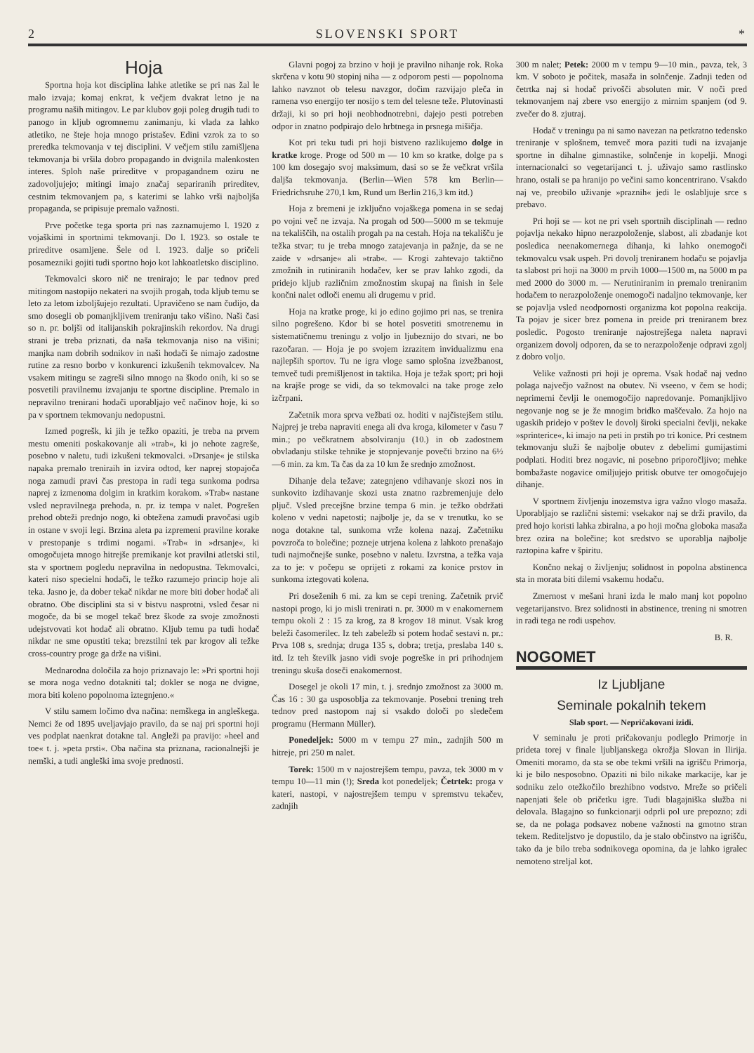2 SLOVENSKI SPORT *
Hoja
Sportna hoja kot disciplina lahke atletike se pri nas žal le malo izvaja; komaj enkrat, k večjem dvakrat letno je na programu naših mitingov. Le par klubov goji poleg drugih tudi to panogo in kljub ogromnemu zanimanju, ki vlada za lahko atletiko, ne šteje hoja mnogo pristašev. Edini vzrok za to so preredka tekmovanja v tej disciplini. V večjem stilu zamišljena tekmovanja bi vršila dobro propagando in dvignila malenkosten interes. Sploh naše prireditve v propagandnem oziru ne zadovoljujejo; mitingi imajo značaj separiranih prireditev, cestnim tekmovanjem pa, s katerimi se lahko vrši najboljša propaganda, se pripisuje premalo važnosti.
Prve početke tega sporta pri nas zaznamujemo l. 1920 z vojaškimi in sportnimi tekmovanji. Do l. 1923. so ostale te prireditve osamljene. Šele od l. 1923. dalje so pričeli posamezniki gojiti tudi sportno hojo kot lahkoatletsko disciplino.
Tekmovalci skoro nič ne trenirajo; le par tednov pred mitingom nastopijo nekateri na svojih progah, toda kljub temu se leto za letom izboljšujejo rezultati. Upravičeno se nam čudijo, da smo dosegli ob pomanjkljivem treniranju tako višino. Naši časi so n. pr. boljši od italijanskih pokrajinskih rekordov. Na drugi strani je treba priznati, da naša tekmovanja niso na višini; manjka nam dobrih sodnikov in naši hodači še nimajo zadostne rutine za resno borbo v konkurenci izkušenih tekmovalcev. Na vsakem mitingu se zagreši silno mnogo na škodo onih, ki so se posvetili pravilnemu izvajanju te sportne discipline. Premalo in nepravilno trenirani hodači uporabljajo več načinov hoje, ki so pa v sportnem tekmovanju nedopustni.
Izmed pogrešk, ki jih je težko opaziti, je treba na prvem mestu omeniti poskakovanje ali »trab«, ki jo nehote zagreše, posebno v naletu, tudi izkušeni tekmovalci. »Drsanje« je stilska napaka premalo treniraih in izvira odtod, ker naprej stopajoča noga zamudi pravi čas prestopa in radi tega sunkoma podrsa naprej z izmenoma dolgim in kratkim korakom. »Trab« nastane vsled nepravilnega prehoda, n. pr. iz tempa v nalet. Pogrešen prehod obteži prednjo nogo, ki obtežena zamudi pravočasi ugib in ostane v svoji legi. Brzina aleta pa izpremeni pravilne korake v prestopanje s trdimi nogami. »Trab« in »drsanje«, ki omogočujeta mnogo hitrejše premikanje kot pravilni atletski stil, sta v sportnem pogledu nepravilna in nedopustna. Tekmovalci, kateri niso specielni hodači, le težko razumejo princip hoje ali teka. Jasno je, da dober tekač nikdar ne more biti dober hodač ali obratno. Obe disciplini sta si v bistvu nasprotni, vsled česar ni mogoče, da bi se mogel tekač brez škode za svoje zmožnosti udejstvovati kot hodač ali obratno. Kljub temu pa tudi hodač nikdar ne sme opustiti teka; brezstilni tek par krogov ali težke cross-country proge ga drže na višini.
Mednarodna določila za hojo priznavajo le: »Pri sportni hoji se mora noga vedno dotakniti tal; dokler se noga ne dvigne, mora biti koleno popolnoma iztegnjeno.«
V stilu samem ločimo dva načina: nemškega in angleškega. Nemci že od 1895 uveljavjajo pravilo, da se naj pri sportni hoji ves podplat naenkrat dotakne tal. Angleži pa pravijo: »heel and toe« t. j. »peta prsti«. Oba načina sta priznana, racionalnejši je nemški, a tudi angleški ima svoje prednosti.
Glavni pogoj za brzino v hoji je pravilno nihanje rok. Roka skrčena v kotu 90 stopinj niha — z odporom pesti — popolnoma lahko navznot ob telesu navzgor, dočim razvijajo pleča in ramena vso energijo ter nosijo s tem del telesne teže. Plutovinasti držaji, ki so pri hoji neobhodnotrebni, dajejo pesti potreben odpor in znatno podpirajo delo hrbtnega in prsnega mišičja.
Kot pri teku tudi pri hoji bistveno razlikujemo dolge in kratke kroge. Proge od 500 m — 10 km so kratke, dolge pa s 100 km dosegajo svoj maksimum, dasi so se že večkrat vršila daljša tekmovanja. (Berlin—Wien 578 km Berlin—Friedrichsruhe 270,1 km, Rund um Berlin 216,3 km itd.)
Hoja z bremeni je izključno vojaškega pomena in se sedaj po vojni več ne izvaja. Na progah od 500—5000 m se tekmuje na tekališčih, na ostalih progah pa na cestah. Hoja na tekališču je težka stvar; tu je treba mnogo zatajevanja in pažnje, da se ne zaide v »drsanje« ali »trab«. — Krogi zahtevajo taktično zmožnih in rutiniranih hodačev, ker se prav lahko zgodi, da pridejo kljub različnim zmožnostim skupaj na finish in šele končni nalet odloči enemu ali drugemu v prid.
Hoja na kratke proge, ki jo edino gojimo pri nas, se trenira silno pogrešeno. Kdor bi se hotel posvetiti smotrenemu in sistematičnemu treningu z voljo in ljubeznijo do stvari, ne bo razočaran. — Hoja je po svojem izrazitem invidualizmu ena najlepših sportov. Tu ne igra vloge samo splošna izvežbanost, temveč tudi premišljenost in taktika. Hoja je težak sport; pri hoji na krajše proge se vidi, da so tekmovalci na take proge zelo izčrpani.
Začetnik mora sprva vežbati oz. hoditi v najčistejšem stilu. Najprej je treba napraviti enega ali dva kroga, kilometer v času 7 min.; po večkratnem absolviranju (10.) in ob zadostnem obvladanju stilske tehnike je stopnjevanje povečti brzino na 6½—6 min. za km. Ta čas da za 10 km že srednjo zmožnost.
Dihanje dela težave; zategnjeno vdihavanje skozi nos in sunkovito izdihavanje skozi usta znatno razbremenjuje delo pljuč. Vsled precejšne brzine tempa 6 min. je težko obdržati koleno v vedni napetosti; najbolje je, da se v trenutku, ko se noga dotakne tal, sunkoma vrže kolena nazaj. Začetniku povzroča to bolečine; pozneje utrjena kolena z lahkoto prenašajo tudi najmočnejše sunke, posebno v naletu. Izvrstna, a težka vaja za to je: v počepu se oprijeti z rokami za konice prstov in sunkoma iztegovati kolena.
Pri doseženih 6 mi. za km se cepi trening. Začetnik prvič nastopi progo, ki jo misli trenirati n. pr. 3000 m v enakomernem tempu okoli 2 : 15 za krog, za 8 krogov 18 minut. Vsak krog beleži časomerilec. Iz teh zabeležb si potem hodač sestavi n. pr.: Prva 108 s, srednja; druga 135 s, dobra; tretja, preslaba 140 s. itd. Iz teh številk jasno vidi svoje pogreške in pri prihodnjem treningu skuša doseči enakomernost.
Dosegel je okoli 17 min, t. j. srednjo zmožnost za 3000 m. Čas 16 : 30 ga usposoblja za tekmovanje. Posebni trening treh tednov pred nastopom naj si vsakdo določi po sledečem programu (Hermann Müller).
Ponedeljek: 5000 m v tempu 27 min., zadnjih 500 m hitreje, pri 250 m nalet.
Torek: 1500 m v najostrejšem tempu, pavza, tek 3000 m v tempu 10—11 min (!); Sreda kot ponedeljek; Četrtek: proga v kateri, nastopi, v najostrejšem tempu v spremstvu tekačev, zadnjih
300 m nalet; Petek: 2000 m v tempu 9—10 min., pavza, tek, 3 km. V soboto je počitek, masaža in solnčenje. Zadnji teden od četrtka naj si hodač privošči absoluten mir. V noči pred tekmovanjem naj zbere vso energijo z mirnim spanjem (od 9. zvečer do 8. zjutraj.
Hodač v treningu pa ni samo navezan na petkratno tedensko treniranje v splošnem, temveč mora paziti tudi na izvajanje sportne in dihalne gimnastike, solnčenje in kopelji. Mnogi internacionalci so vegetarijanci t. j. uživajo samo rastlinsko hrano, ostali se pa hranijo po večini samo koncentrirano. Vsakdo naj ve, preobilo uživanje »praznih« jedi le oslabljuje srce s prebavo.
Pri hoji se — kot ne pri vseh sportnih disciplinah — redno pojavlja nekako hipno nerazpoloženje, slabost, ali zbadanje kot posledica neenakomernega dihanja, ki lahko onemogoči tekmovalcu vsak uspeh. Pri dovolj treniranem hodaču se pojavlja ta slabost pri hoji na 3000 m prvih 1000—1500 m, na 5000 m pa med 2000 do 3000 m. — Nerutiniranim in premalo treniranim hodačem to nerazpoloženje onemogoči nadaljno tekmovanje, ker se pojavlja vsled neodpornosti organizma kot popolna reakcija. Ta pojav je sicer brez pomena in preide pri treniranem brez posledic. Pogosto treniranje najostrejšega naleta napravi organizem dovolj odporen, da se to nerazpoloženje odpravi zgolj z dobro voljo.
Velike važnosti pri hoji je oprema. Vsak hodač naj vedno polaga največjo važnost na obutev. Ni vseeno, v čem se hodi; neprimerni čevlji le onemogočijo napredovanje. Pomanjkljivo negovanje nog se je že mnogim bridko maščevalo. Za hojo na ugaskih pridejo v poštev le dovolj široki specialni čevlji, nekake »sprinterice«, ki imajo na peti in prstih po tri konice. Pri cestnem tekmovanju služi še najbolje obutev z debelimi gumijastimi podplati. Hoditi brez nogavic, ni posebno priporočljivo; mehke bombažaste nogavice omiljujejo pritisk obutve ter omogočujejo dihanje.
V sportnem življenju inozemstva igra važno vlogo masaža. Uporabljajo se različni sistemi: vsekakor naj se drži pravilo, da pred hojo koristi lahka zbiralna, a po hoji močna globoka masaža brez ozira na bolečine; kot sredstvo se uporablja najbolje raztopina kafre v špiritu.
Končno nekaj o življenju; solidnost in popolna abstinenca sta in morata biti dilemi vsakemu hodaču.
Zmernost v mešani hrani izda le malo manj kot popolno vegetarijanstvo. Brez solidnosti in abstinence, trening ni smotren in radi tega ne rodi uspehov.
B. R.
NOGOMET
Iz Ljubljane
Seminale pokalnih tekem
Slab sport. — Nepričakovani izidi.
V seminalu je proti pričakovanju podleglo Primorje in prideta torej v finale ljubljanskega okrožja Slovan in Ilirija. Omeniti moramo, da sta se obe tekmi vršili na igrišču Primorja, ki je bilo nesposobno. Opaziti ni bilo nikake markacije, kar je sodniku zelo otežkočilo brezhibno vodstvo. Mreže so pričeli napenjati šele ob pričetku igre. Tudi blagajniška služba ni delovala. Blagajno so funkcionarji odprli pol ure prepozno; zdi se, da ne polaga podsavez nobene važnosti na gmotno stran tekem. Rediteljstvo je dopustilo, da je stalo občinstvo na igrišču, tako da je bilo treba sodnikovega opomina, da je lahko igralec nemoteno streljal kot.